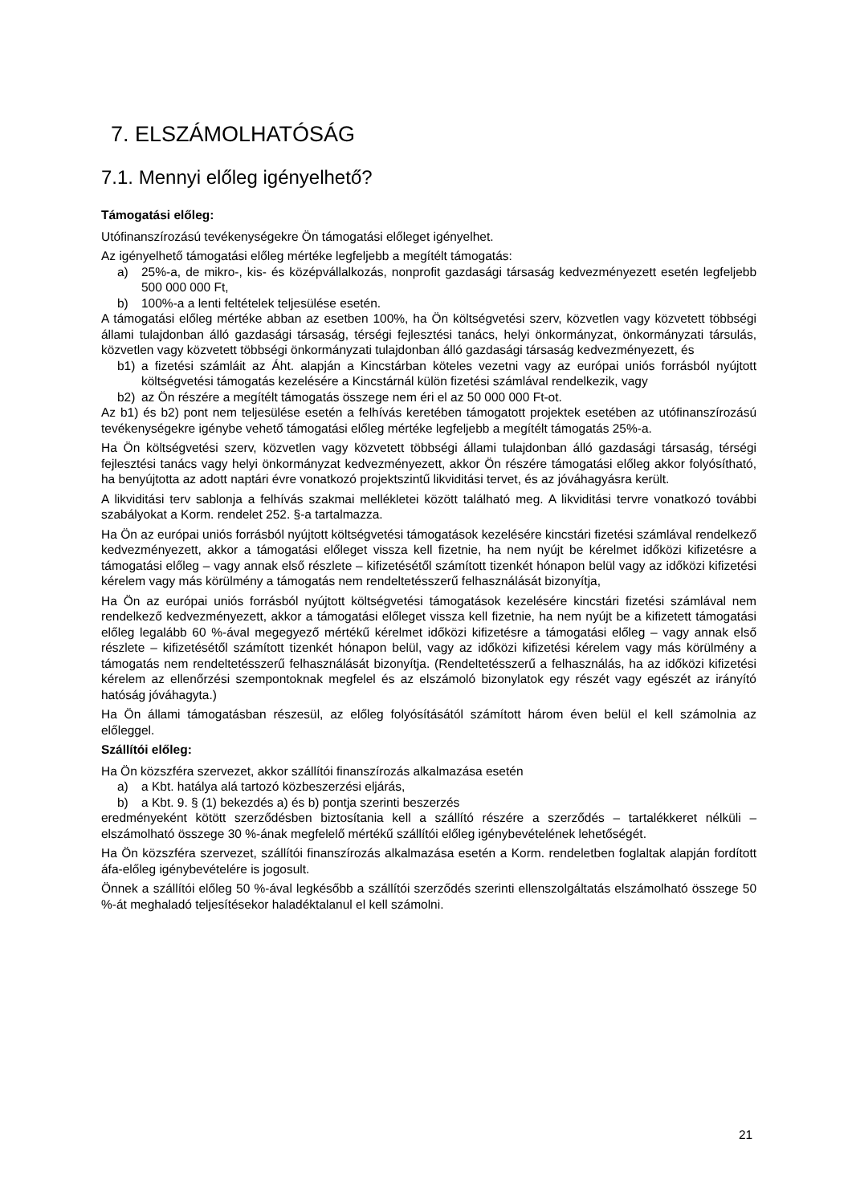7. ELSZÁMOLHATÓSÁG
7.1. Mennyi előleg igényelhető?
Támogatási előleg:
Utófinanszírozású tevékenységekre Ön támogatási előleget igényelhet.
Az igényelhető támogatási előleg mértéke legfeljebb a megítélt támogatás:
a) 25%-a, de mikro-, kis- és középvállalkozás, nonprofit gazdasági társaság kedvezményezett esetén legfeljebb 500 000 000 Ft,
b) 100%-a a lenti feltételek teljesülése esetén.
A támogatási előleg mértéke abban az esetben 100%, ha Ön költségvetési szerv, közvetlen vagy közvetett többségi állami tulajdonban álló gazdasági társaság, térségi fejlesztési tanács, helyi önkormányzat, önkormányzati társulás, közvetlen vagy közvetett többségi önkormányzati tulajdonban álló gazdasági társaság kedvezményezett, és
b1) a fizetési számláit az Áht. alapján a Kincstárban köteles vezetni vagy az európai uniós forrásból nyújtott költségvetési támogatás kezelésére a Kincstárnál külön fizetési számlával rendelkezik, vagy
b2) az Ön részére a megítélt támogatás összege nem éri el az 50 000 000 Ft-ot.
Az b1) és b2) pont nem teljesülése esetén a felhívás keretében támogatott projektek esetében az utófinanszírozású tevékenységekre igénybe vehető támogatási előleg mértéke legfeljebb a megítélt támogatás 25%-a.
Ha Ön költségvetési szerv, közvetlen vagy közvetett többségi állami tulajdonban álló gazdasági társaság, térségi fejlesztési tanács vagy helyi önkormányzat kedvezményezett, akkor Ön részére támogatási előleg akkor folyósítható, ha benyújtotta az adott naptári évre vonatkozó projektszintű likviditási tervet, és az jóváhagyásra került.
A likviditási terv sablonja a felhívás szakmai mellékletei között található meg. A likviditási tervre vonatkozó további szabályokat a Korm. rendelet 252. §-a tartalmazza.
Ha Ön az európai uniós forrásból nyújtott költségvetési támogatások kezelésére kincstári fizetési számlával rendelkező kedvezményezett, akkor a támogatási előleget vissza kell fizetnie, ha nem nyújt be kérelmet időközi kifizetésre a támogatási előleg – vagy annak első részlete – kifizetésétől számított tizenkét hónapon belül vagy az időközi kifizetési kérelem vagy más körülmény a támogatás nem rendeltetésszerű felhasználását bizonyítja,
Ha Ön az európai uniós forrásból nyújtott költségvetési támogatások kezelésére kincstári fizetési számlával nem rendelkező kedvezményezett, akkor a támogatási előleget vissza kell fizetnie, ha nem nyújt be a kifizetett támogatási előleg legalább 60 %-ával megegyező mértékű kérelmet időközi kifizetésre a támogatási előleg – vagy annak első részlete – kifizetésétől számított tizenkét hónapon belül, vagy az időközi kifizetési kérelem vagy más körülmény a támogatás nem rendeltetésszerű felhasználását bizonyítja. (Rendeltetésszerű a felhasználás, ha az időközi kifizetési kérelem az ellenőrzési szempontoknak megfelel és az elszámoló bizonylatok egy részét vagy egészét az irányító hatóság jóváhagyta.)
Ha Ön állami támogatásban részesül, az előleg folyósításától számított három éven belül el kell számolnia az előleggel.
Szállítói előleg:
Ha Ön közszféra szervezet, akkor szállítói finanszírozás alkalmazása esetén
a) a Kbt. hatálya alá tartozó közbeszerzési eljárás,
b) a Kbt. 9. § (1) bekezdés a) és b) pontja szerinti beszerzés
eredményeként kötött szerződésben biztosítania kell a szállító részére a szerződés – tartalékkeret nélküli – elszámolható összege 30 %-ának megfelelő mértékű szállítói előleg igénybevételének lehetőségét.
Ha Ön közszféra szervezet, szállítói finanszírozás alkalmazása esetén a Korm. rendeletben foglaltak alapján fordított áfa-előleg igénybevételére is jogosult.
Önnek a szállítói előleg 50 %-ával legkésőbb a szállítói szerződés szerinti ellenszolgáltatás elszámolható összege 50 %-át meghaladó teljesítésekor haladéktalanul el kell számolni.
21